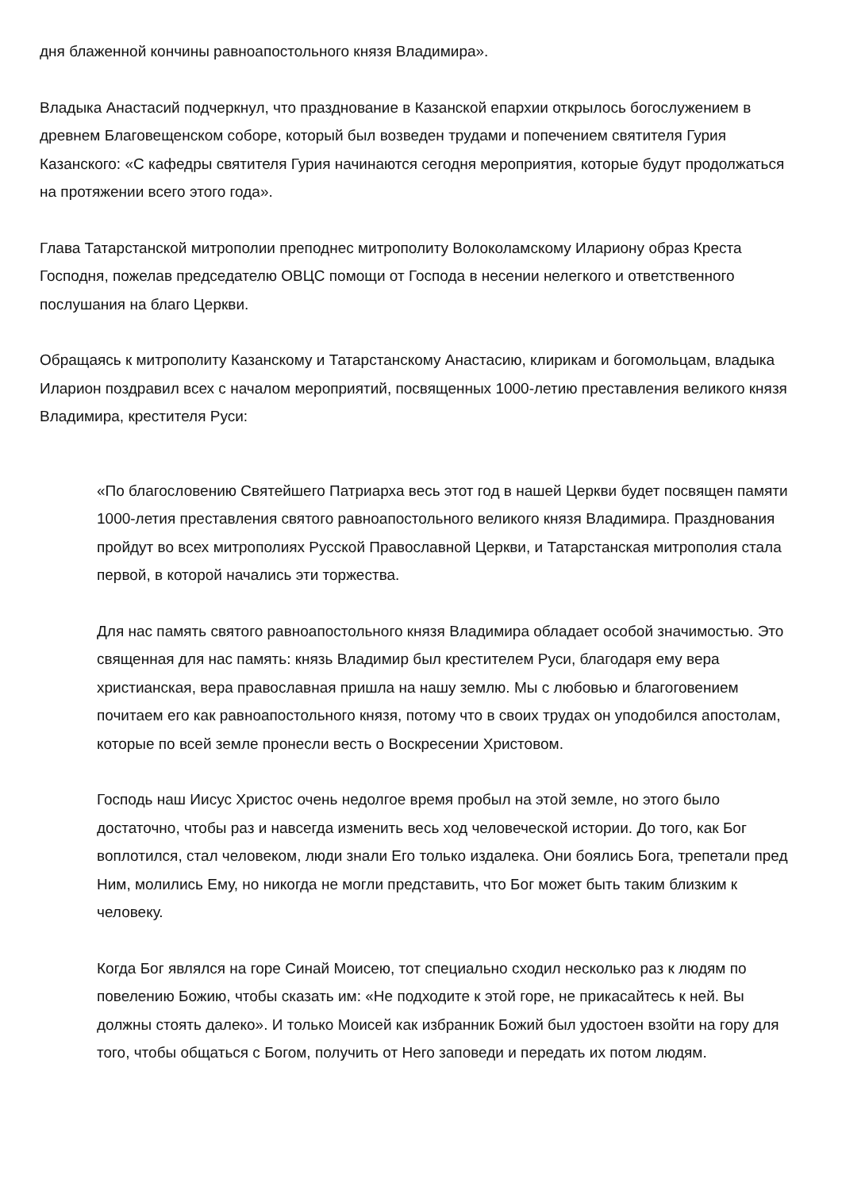дня блаженной кончины равноапостольного князя Владимира».
Владыка Анастасий подчеркнул, что празднование в Казанской епархии открылось богослужением в древнем Благовещенском соборе, который был возведен трудами и попечением святителя Гурия Казанского: «С кафедры святителя Гурия начинаются сегодня мероприятия, которые будут продолжаться на протяжении всего этого года».
Глава Татарстанской митрополии преподнес митрополиту Волоколамскому Илариону образ Креста Господня, пожелав председателю ОВЦС помощи от Господа в несении нелегкого и ответственного послушания на благо Церкви.
Обращаясь к митрополиту Казанскому и Татарстанскому Анастасию, клирикам и богомольцам, владыка Иларион поздравил всех с началом мероприятий, посвященных 1000-летию преставления великого князя Владимира, крестителя Руси:
«По благословению Святейшего Патриарха весь этот год в нашей Церкви будет посвящен памяти 1000-летия преставления святого равноапостольного великого князя Владимира. Празднования пройдут во всех митрополиях Русской Православной Церкви, и Татарстанская митрополия стала первой, в которой начались эти торжества.
Для нас память святого равноапостольного князя Владимира обладает особой значимостью. Это священная для нас память: князь Владимир был крестителем Руси, благодаря ему вера христианская, вера православная пришла на нашу землю. Мы с любовью и благоговением почитаем его как равноапостольного князя, потому что в своих трудах он уподобился апостолам, которые по всей земле пронесли весть о Воскресении Христовом.
Господь наш Иисус Христос очень недолгое время пробыл на этой земле, но этого было достаточно, чтобы раз и навсегда изменить весь ход человеческой истории. До того, как Бог воплотился, стал человеком, люди знали Его только издалека. Они боялись Бога, трепетали пред Ним, молились Ему, но никогда не могли представить, что Бог может быть таким близким к человеку.
Когда Бог являлся на горе Синай Моисею, тот специально сходил несколько раз к людям по повелению Божию, чтобы сказать им: «Не подходите к этой горе, не прикасайтесь к ней. Вы должны стоять далеко». И только Моисей как избранник Божий был удостоен взойти на гору для того, чтобы общаться с Богом, получить от Него заповеди и передать их потом людям.